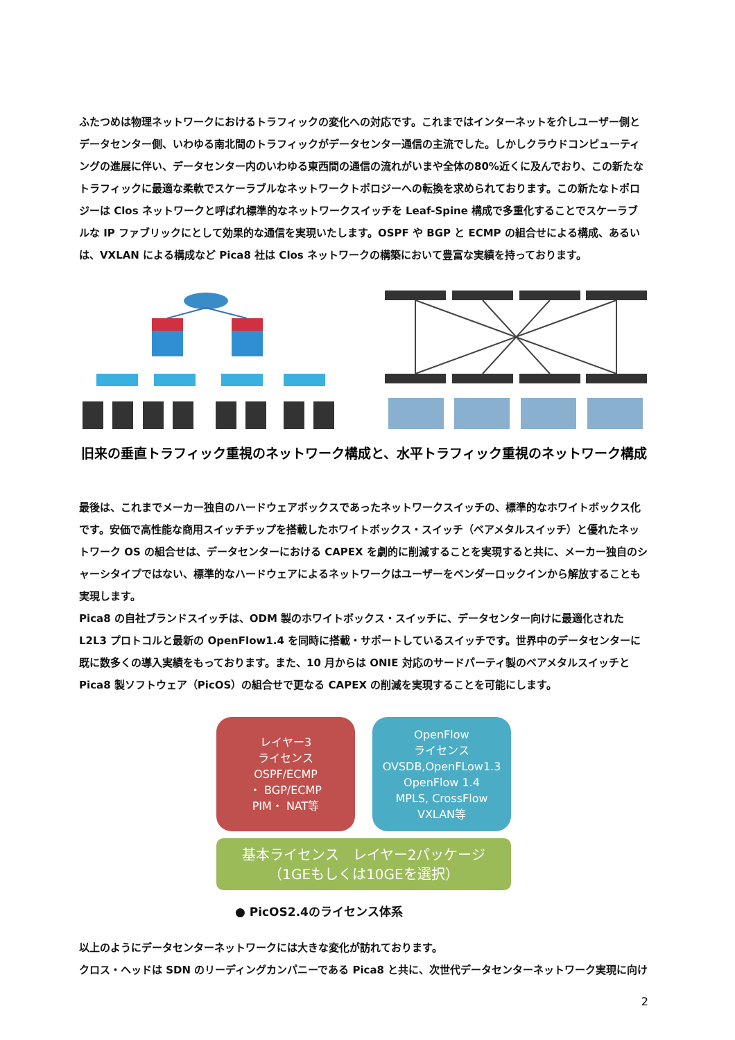ふたつめは物理ネットワークにおけるトラフィックの変化への対応です。これまではインターネットを介しユーザー側とデータセンター側、いわゆる南北間のトラフィックがデータセンター通信の主流でした。しかしクラウドコンピューティングの進展に伴い、データセンター内のいわゆる東西間の通信の流れがいまや全体の80%近くに及んでおり、この新たなトラフィックに最適な柔軟でスケーラブルなネットワークトポロジーへの転換を求められております。この新たなトポロジーは Clos ネットワークと呼ばれ標準的なネットワークスイッチを Leaf-Spine 構成で多重化することでスケーラブルな IP ファブリックにとして効果的な通信を実現いたします。OSPF や BGP と ECMP の組合せによる構成、あるいは、VXLAN による構成など Pica8 社は Clos ネットワークの構築において豊富な実績を持っております。
旧来の垂直トラフィック重視のネットワーク構成と、水平トラフィック重視のネットワーク構成
最後は、これまでメーカー独自のハードウェアボックスであったネットワークスイッチの、標準的なホワイトボックス化です。安価で高性能な商用スイッチチップを搭載したホワイトボックス・スイッチ（ベアメタルスイッチ）と優れたネットワーク OS の組合せは、データセンターにおける CAPEX を劇的に削減することを実現すると共に、メーカー独自のシャーシタイプではない、標準的なハードウェアによるネットワークはユーザーをベンダーロックインから解放することも実現します。
Pica8 の自社ブランドスイッチは、ODM 製のホワイトボックス・スイッチに、データセンター向けに最適化された L2L3 プロトコルと最新の OpenFlow1.4 を同時に搭載・サポートしているスイッチです。世界中のデータセンターに既に数多くの導入実績をもっております。また、10 月からは ONIE 対応のサードパーティ製のベアメタルスイッチと Pica8 製ソフトウェア（PicOS）の組合せで更なる CAPEX の削減を実現することを可能にします。
レイヤー3
ライセンス
OSPF/ECMP
・ BGP/ECMP
PIM・ NAT等
OpenFlow
ライセンス
OVSDB,OpenFLow1.3
OpenFlow 1.4
MPLS, CrossFlow
VXLAN等
基本ライセンス　レイヤー2パッケージ
（1GEもしくは10GEを選択）
● PicOS2.4のライセンス体系
以上のようにデータセンターネットワークには大きな変化が訪れております。
クロス・ヘッドは SDN のリーディングカンパニーである Pica8 と共に、次世代データセンターネットワーク実現に向け
2